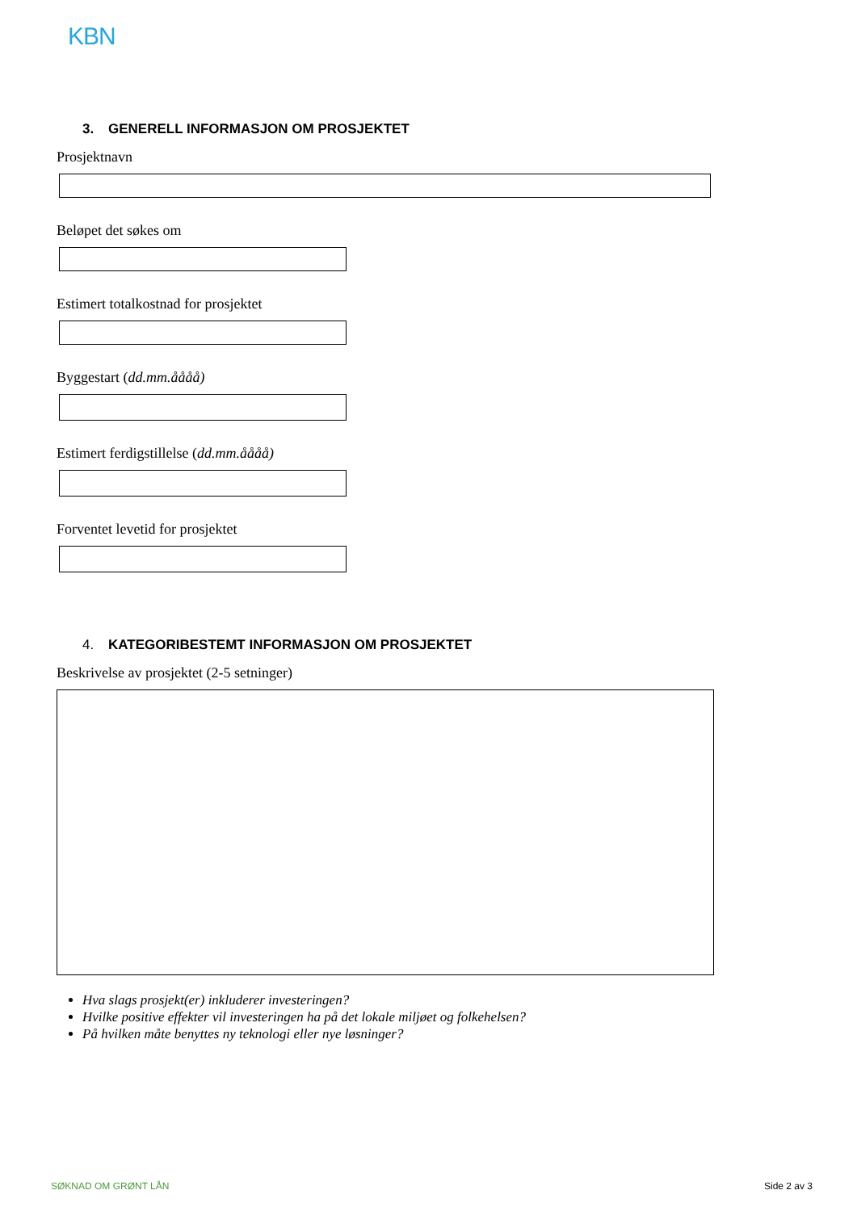KBN
3. GENERELL INFORMASJON OM PROSJEKTET
Prosjektnavn
Beløpet det søkes om
Estimert totalkostnad for prosjektet
Byggestart (dd.mm.åååå)
Estimert ferdigstillelse (dd.mm.åååå)
Forventet levetid for prosjektet
4. KATEGORIBESTEMT INFORMASJON OM PROSJEKTET
Beskrivelse av prosjektet (2-5 setninger)
Hva slags prosjekt(er) inkluderer investeringen?
Hvilke positive effekter vil investeringen ha på det lokale miljøet og folkehelsen?
På hvilken måte benyttes ny teknologi eller nye løsninger?
SØKNAD OM GRØNT LÅN Side 2 av 3